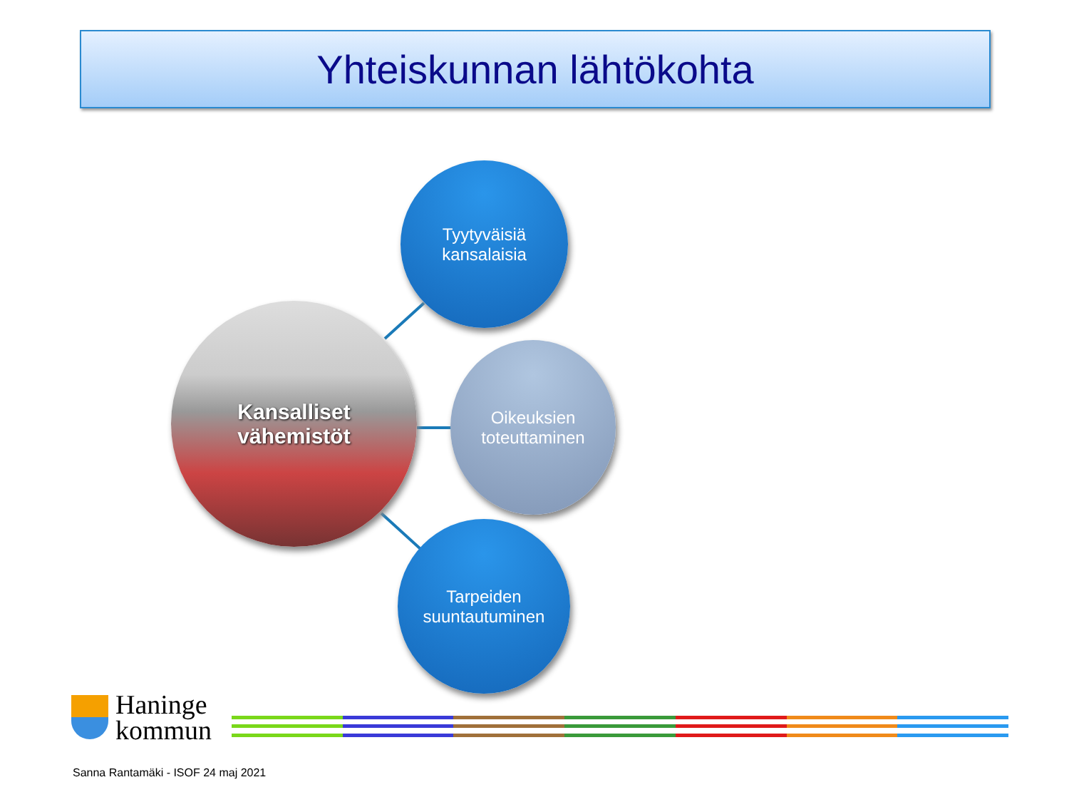Yhteiskunnan lähtökohta
Kansalliset
vähemistöt
Tyytyväisiä
kansalaisia
Oikeuksien
toteuttaminen
Tarpeiden
suuntautuminen
Haninge
kommun
Sanna Rantamäki - ISOF 24 maj 2021